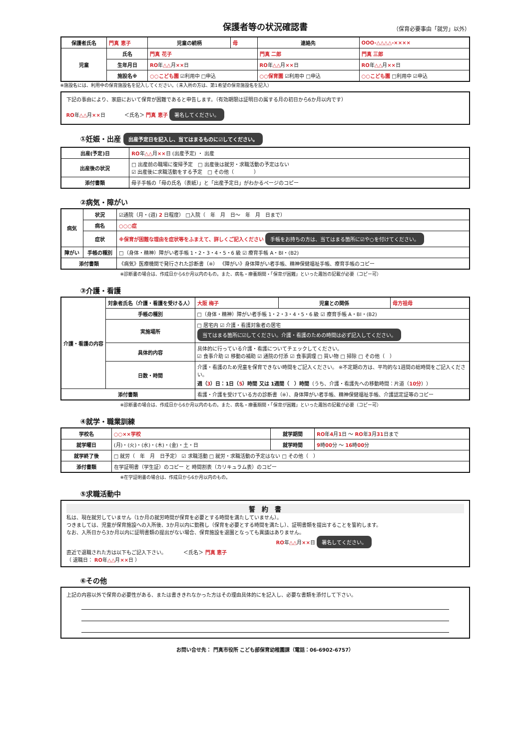保護者等の状況確認書
（保育必要事由「就労」以外）
| 保護者氏名 | 門真 恵子 | 児童の続柄 | 母 | 連絡先 | OOO-△△△△-×××× | |
| 児童 | 氏名 | 門真 花子 | | 門真 二郎 | | 門真 三郎 |
| | 生年月日 | RO 年 △△ 月 ×× 日 | | RO 年 △△ 月 ×× 日 | | RO 年 △△ 月 ×× 日 |
| | 施設名※ | ○○こども園 ☑利用中 □申込 | | ○○保育園 ☑利用中 □申込 | | ○○こども園 □利用中 ☑申込 |
※施設名には、利用中の保育施設名を記入してください。（未入所の方は、第1希望の保育施設名を記入）
下記の事由により、家庭において保育が困難であると申告します。（有効期限は証明日の属する月の初日から6か月以内です）
RO年△△月××日 ＜氏名＞ 門真 恵子 署名してください。
①妊娠・出産 出産予定日を記入し、当てはまるものに☑してください。
| 出産(予定)日 | RO 年 △△ 月 ×× 日 (出産予定) ・ 出産 |
| 出産後の状況 | □ 出産前の職場に復帰予定 □ 出産後は就労・求職活動の予定はない ☑ 出産後に求職活動をする予定 □ その他（ ） |
| 添付書類 | 母子手帳の「母の氏名（表紙）」と「出産予定日」がわかるページのコピー |
②病気・障がい
| 病気 | 状況 | ☑通院（月・(週) 2 日程度） □入院（ 年 月 日～ 年 月 日まで） |
| | 病名 | ○○○症 |
| | 症状 | ※保育が困難な理由を症状等をふまえて、詳しくご記入ください 手帳をお持ちの方は、当てはまる箇所に☑や○を付けてください。 |
| 障がい | 手帳の種別 | □（身体・精神）障がい者手帳 1・2・3・4・5・6 級 ☑ 療育手帳 A・BI・(B2) |
| 添付書類 | | 《病気》医療機関で発行された診断書（※） 《障がい》身体障がい者手帳、精神保健福祉手帳、療育手帳のコピー |
※診断書の場合は、作成日から6か月以内のもの。また、病名・療養期間・「保育が困難」といった趣旨の記載が必要（コピー可）
③介護・看護
| 介護・看護の内容 | 対象者氏名（介護・看護を受ける人） | 大阪 梅子 | 児童との関係 | 母方祖母 |
| | 手帳の種別 | □（身体・精神）障がい者手帳 1・2・3・4・5・6 級 ☑ 療育手帳 A・BI・(B2) | | |
| | 実施場所 | □ 居宅内 ☑ 介護・看護対象者の居宅 当てはまる箇所に☑してください。介護・看護のための時間は必ず記入してください。 | | |
| | 具体的内容 | 具体的に行っている介護・看護についてチェックしてください。 ☑ 食事介助 ☑ 移動の補助 ☑ 通院の付添 ☑ 食事調理 □ 買い物 □ 掃除 □ その他（ ） | | |
| | 日数・時間 | 介護・看護のため児童を保育できない時間をご記入ください。 ※不定期の方は、平均的な1週間の総時間をご記入ください。 週（ 3 ）日：1日（ 5 ）時間 又は 1週間（ ）時間 （うち、介護・看護先への移動時間：片道（ 10分 ）） | | |
| 添付書類 | | 看護・介護を受けている方の診断書（※）、身体障がい者手帳、精神保健福祉手帳、介護認定証等のコピー | | |
※診断書の場合は、作成日から6か月以内のもの。また、病名・療養期間・「保育が困難」といった趣旨の記載が必要（コピー可）
④就学・職業訓練
| 学校名 | ○○××学校 | 就学期間 | RO 年 4 月 1 日 ～ RO 年 3 月 31 日まで |
| 就学曜日 | (月)・(火)・(水)・(木)・(金)・土・日 | 就学時間 | 9 時 00 分 ～ 16 時 00 分 |
| 就学終了後 | □ 就労（ 年 月 日予定） ☑ 求職活動 □ 就労・求職活動の予定はない □ その他（ ） | | |
| 添付書類 | 在学証明書（学生証）のコピー と 時間割表（カリキュラム表）のコピー | | |
※在学証明書の場合は、作成日から6か月以内のもの。
⑤求職活動中
誓　約　書
私は、現在就労していません（1か月の就労時間が保育を必要とする時間を満たしていません）。
つきましては、児童が保育施設への入所後、3か月以内に勤務し（保育を必要とする時間を満たし）、証明書類を提出することを誓約します。
なお、入所日から3か月以内に証明書類の提出がない場合、保育施設を退園となっても異議はありません。
RO年△△月××日 署名してください。
直近で退職された方は以下もご記入下さい。 ＜氏名＞ 門真 恵子
（ 退職日： RO年△△月××日 ）
⑥その他
上記の内容以外で保育の必要性がある、または書ききれなかった方はその理由具体的にを記入し、必要な書類を添付して下さい。
お問い合せ先： 門真市役所 こども部保育幼稚園課（電話：06-6902-6757）